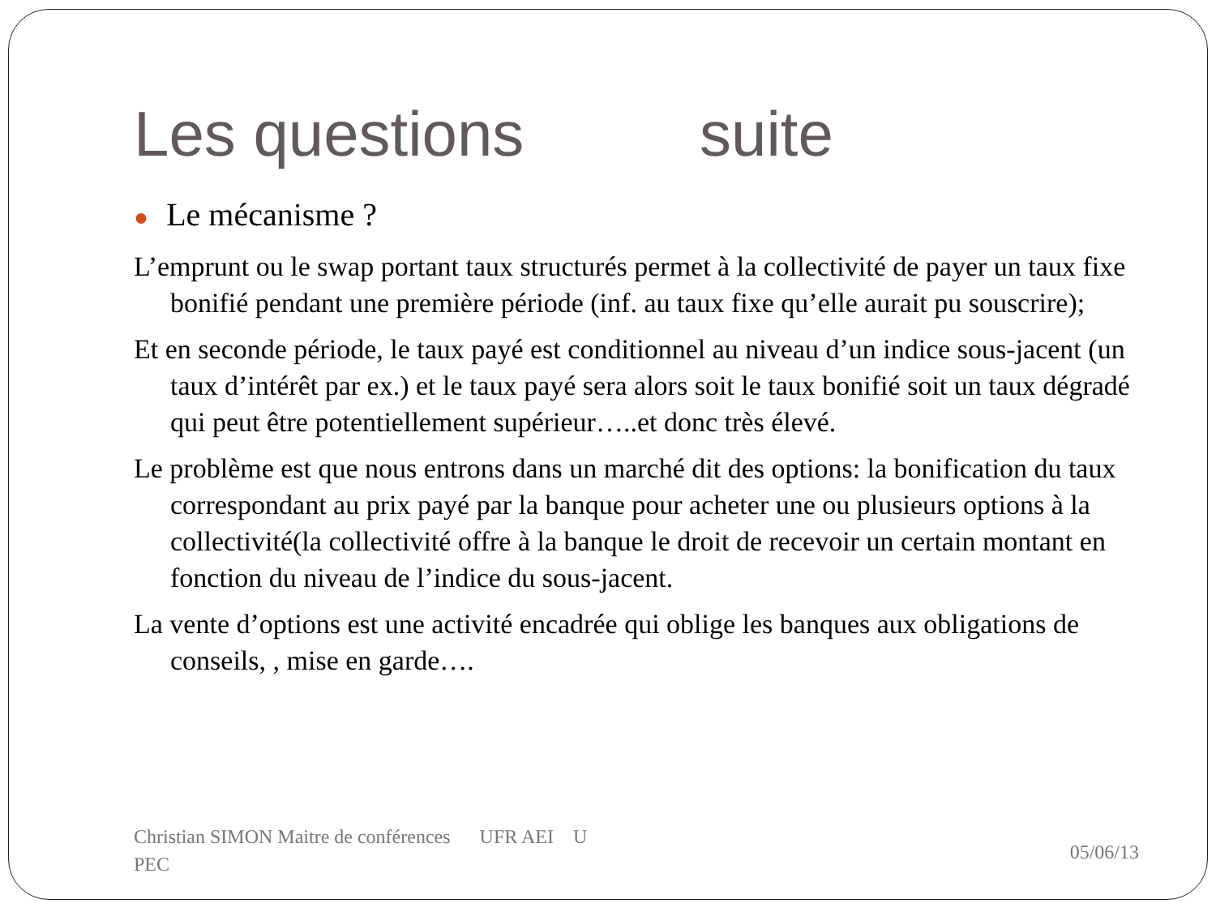Les questions suite
● Le mécanisme ?
L’emprunt ou le swap portant taux structurés permet à la collectivité de payer un taux fixe bonifié pendant une première période (inf. au taux fixe qu’elle aurait pu souscrire);
Et en seconde période, le taux payé est conditionnel au niveau d’un indice sous-jacent (un taux d’intérêt par ex.) et le taux payé sera alors soit le taux bonifié soit un taux dégradé qui peut être potentiellement supérieur…..et donc très élevé.
Le problème est que nous entrons dans un marché dit des options: la bonification du taux correspondant au prix payé par la banque pour acheter une ou plusieurs options à la collectivité(la collectivité offre à la banque le droit de recevoir un certain montant en fonction du niveau de l’indice du sous-jacent.
La vente d’options est une activité encadrée qui oblige les banques aux obligations de conseils, , mise en garde….
Christian SIMON Maitre de conférences UFR AEI U
PEC
05/06/13